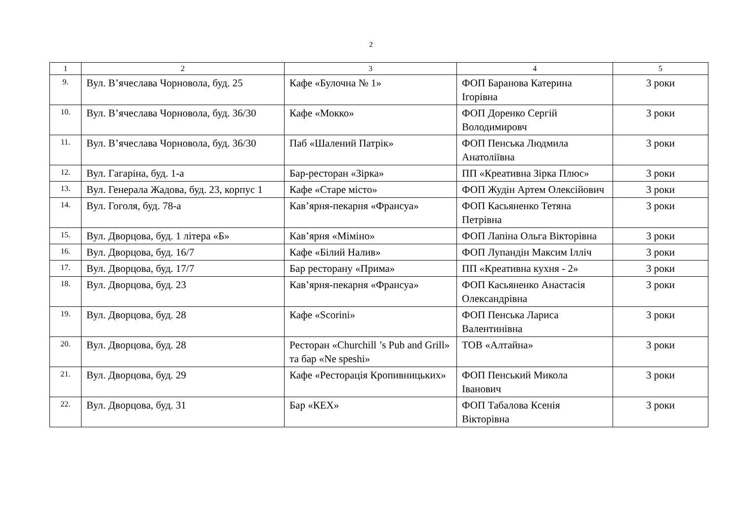2
| 1 | 2 | 3 | 4 | 5 |
| --- | --- | --- | --- | --- |
| 9. | Вул. В’ячеслава Чорновола, буд. 25 | Кафе «Булочна № 1» | ФОП Баранова Катерина Ігорівна | 3 роки |
| 10. | Вул. В’ячеслава Чорновола, буд. 36/30 | Кафе «Мокко» | ФОП Доренко Сергій Володимировч | 3 роки |
| 11. | Вул. В’ячеслава Чорновола, буд. 36/30 | Паб «Шалений Патрік» | ФОП Пенська Людмила Анатоліївна | 3 роки |
| 12. | Вул. Гагаріна, буд. 1-а | Бар-ресторан «Зірка» | ПП «Креативна Зірка Плюс» | 3 роки |
| 13. | Вул. Генерала Жадова, буд. 23, корпус 1 | Кафе «Старе місто» | ФОП Жудін Артем Олексійович | 3 роки |
| 14. | Вул. Гоголя, буд. 78-а | Кав’ярня-пекарня «Франсуа» | ФОП Касьяненко Тетяна Петрівна | 3 роки |
| 15. | Вул. Дворцова, буд. 1 літера «Б» | Кав’ярня «Міміно» | ФОП Лапіна Ольга Вікторівна | 3 роки |
| 16. | Вул. Дворцова, буд. 16/7 | Кафе «Білий Налив» | ФОП Лупандін Максим Ілліч | 3 роки |
| 17. | Вул. Дворцова, буд. 17/7 | Бар ресторану «Прима» | ПП «Креативна кухня - 2» | 3 роки |
| 18. | Вул. Дворцова, буд. 23 | Кав’ярня-пекарня «Франсуа» | ФОП Касьяненко Анастасія Олександрівна | 3 роки |
| 19. | Вул. Дворцова, буд. 28 | Кафе «Scorini» | ФОП Пенська Лариса Валентинівна | 3 роки |
| 20. | Вул. Дворцова, буд. 28 | Ресторан «Churchill ’s Pub and Grill» та бар «Ne speshi» | ТОВ «Алтайна» | 3 роки |
| 21. | Вул. Дворцова, буд. 29 | Кафе «Ресторація Кропивницьких» | ФОП Пенський Микола Іванович | 3 роки |
| 22. | Вул. Дворцова, буд. 31 | Бар «КЕХ» | ФОП Табалова Ксенія Вікторівна | 3 роки |